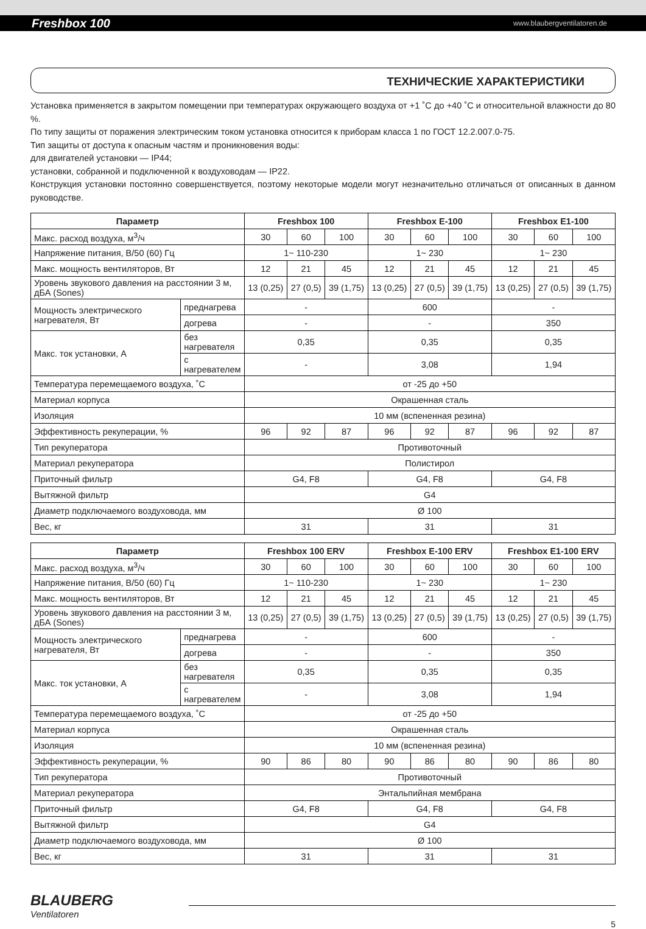Freshbox 100 www.blaubergventilatoren.de
ТЕХНИЧЕСКИЕ ХАРАКТЕРИСТИКИ
Установка применяется в закрытом помещении при температурах окружающего воздуха от +1 ˚C до +40 ˚C и относительной влажности до 80 %.
По типу защиты от поражения электрическим током установка относится к приборам класса 1 по ГОСТ 12.2.007.0-75.
Тип защиты от доступа к опасным частям и проникновения воды:
для двигателей установки — IP44;
установки, собранной и подключенной к воздуховодам — IP22.
Конструкция установки постоянно совершенствуется, поэтому некоторые модели могут незначительно отличаться от описанных в данном руководстве.
| Параметр | | | Freshbox 100 | | | Freshbox E-100 | | | Freshbox E1-100 | | |
| --- | --- | --- | --- | --- | --- | --- | --- | --- | --- | --- | --- |
| Макс. расход воздуха, м<sup>3</sup>/ч | | | 30 | 60 | 100 | 30 | 60 | 100 | 30 | 60 | 100 |
| Напряжение питания, В/50 (60) Гц | | | 1~ 110-230 | | | 1~ 230 | | | 1~ 230 | | |
| Макс. мощность вентиляторов, Вт | | | 12 | 21 | 45 | 12 | 21 | 45 | 12 | 21 | 45 |
| Уровень звукового давления на расстоянии 3 м, дБА (Sones) | | | 13 (0,25) | 27 (0,5) | 39 (1,75) | 13 (0,25) | 27 (0,5) | 39 (1,75) | 13 (0,25) | 27 (0,5) | 39 (1,75) |
| Мощность электрического нагревателя, Вт | | преднагрева | - | | | 600 | | | - | | |
| | | догрева | - | | | - | | | 350 | | |
| Макс. ток установки, А | без нагревателя | | 0,35 | | | 0,35 | | | 0,35 | | |
| | с нагревателем | | - | | | 3,08 | | | 1,94 | | |
| Температура перемещаемого воздуха, ˚C | | | от -25 до +50 | | | | | | | | |
| Материал корпуса | | | Окрашенная сталь | | | | | | | | |
| Изоляция | | | 10 мм (вспененная резина) | | | | | | | | |
| Эффективность рекуперации, % | | | 96 | 92 | 87 | 96 | 92 | 87 | 96 | 92 | 87 |
| Тип рекуператора | | | Противоточный | | | | | | | | |
| Материал рекуператора | | | Полистирол | | | | | | | | |
| Приточный фильтр | | | G4, F8 | | | G4, F8 | | | G4, F8 | | |
| Вытяжной фильтр | | | G4 | | | | | | | | |
| Диаметр подключаемого воздуховода, мм | | | Ø 100 | | | | | | | | |
| Вес, кг | | | 31 | | | 31 | | | 31 | | |
| Параметр | | | Freshbox 100 ERV | | | Freshbox E-100 ERV | | | Freshbox E1-100 ERV | | |
| --- | --- | --- | --- | --- | --- | --- | --- | --- | --- | --- | --- |
| Макс. расход воздуха, м<sup>3</sup>/ч | | | 30 | 60 | 100 | 30 | 60 | 100 | 30 | 60 | 100 |
| Напряжение питания, В/50 (60) Гц | | | 1~ 110-230 | | | 1~ 230 | | | 1~ 230 | | |
| Макс. мощность вентиляторов, Вт | | | 12 | 21 | 45 | 12 | 21 | 45 | 12 | 21 | 45 |
| Уровень звукового давления на расстоянии 3 м, дБА (Sones) | | | 13 (0,25) | 27 (0,5) | 39 (1,75) | 13 (0,25) | 27 (0,5) | 39 (1,75) | 13 (0,25) | 27 (0,5) | 39 (1,75) |
| Мощность электрического нагревателя, Вт | | преднагрева | - | | | 600 | | | - | | |
| | | догрева | - | | | - | | | 350 | | |
| Макс. ток установки, А | без нагревателя | | 0,35 | | | 0,35 | | | 0,35 | | |
| | с нагревателем | | - | | | 3,08 | | | 1,94 | | |
| Температура перемещаемого воздуха, ˚C | | | от -25 до +50 | | | | | | | | |
| Материал корпуса | | | Окрашенная сталь | | | | | | | | |
| Изоляция | | | 10 мм (вспененная резина) | | | | | | | | |
| Эффективность рекуперации, % | | | 90 | 86 | 80 | 90 | 86 | 80 | 90 | 86 | 80 |
| Тип рекуператора | | | Противоточный | | | | | | | | |
| Материал рекуператора | | | Энтальпийная мембрана | | | | | | | | |
| Приточный фильтр | | | G4, F8 | | | G4, F8 | | | G4, F8 | | |
| Вытяжной фильтр | | | G4 | | | | | | | | |
| Диаметр подключаемого воздуховода, мм | | | Ø 100 | | | | | | | | |
| Вес, кг | | | 31 | | | 31 | | | 31 | | |
BLAUBERG
Ventilatoren
5